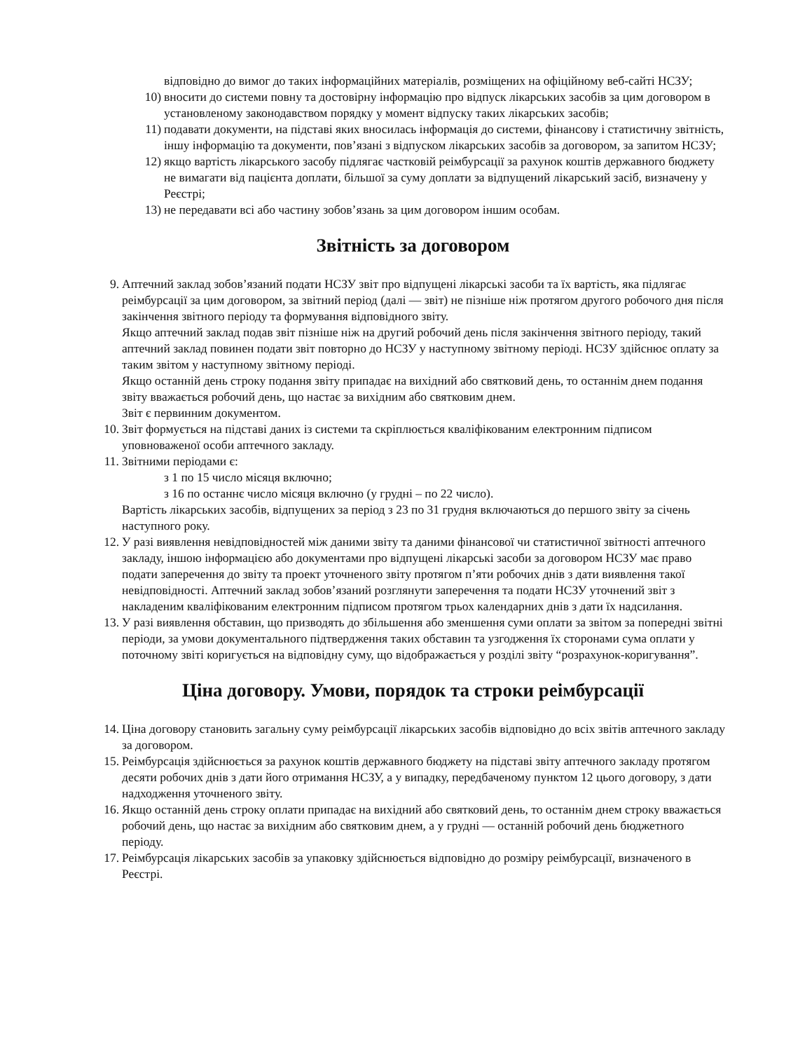відповідно до вимог до таких інформаційних матеріалів, розміщених на офіційному веб-сайті НСЗУ;
10)
вносити до системи повну та достовірну інформацію про відпуск лікарських засобів за цим договором в установленому законодавством порядку у момент відпуску таких лікарських засобів;
11)
подавати документи, на підставі яких вносилась інформація до системи, фінансову і статистичну звітність, іншу інформацію та документи, пов’язані з відпуском лікарських засобів за договором, за запитом НСЗУ;
12)
якщо вартість лікарського засобу підлягає частковій реімбурсації за рахунок коштів державного бюджету не вимагати від пацієнта доплати, більшої за суму доплати за відпущений лікарський засіб, визначену у Реєстрі;
13)
не передавати всі або частину зобов’язань за цим договором іншим особам.
Звітність за договором
9. Аптечний заклад зобов’язаний подати НСЗУ звіт про відпущені лікарські засоби та їх вартість, яка підлягає реімбурсації за цим договором, за звітний період (далі — звіт) не пізніше ніж протягом другого робочого дня після закінчення звітного періоду та формування відповідного звіту.
Якщо аптечний заклад подав звіт пізніше ніж на другий робочий день після закінчення звітного періоду, такий аптечний заклад повинен подати звіт повторно до НСЗУ у наступному звітному періоді. НСЗУ здійснює оплату за таким звітом у наступному звітному періоді.
Якщо останній день строку подання звіту припадає на вихідний або святковий день, то останнім днем подання звіту вважається робочий день, що настає за вихідним або святковим днем.
Звіт є первинним документом.
10.
Звіт формується на підставі даних із системи та скріплюється кваліфікованим електронним підписом уповноваженої особи аптечного закладу.
11.
Звітними періодами є:
з 1 по 15 число місяця включно;
з 16 по останнє число місяця включно (у грудні – по 22 число).
Вартість лікарських засобів, відпущених за період з 23 по 31 грудня включаються до першого звіту за січень наступного року.
12.
У разі виявлення невідповідностей між даними звіту та даними фінансової чи статистичної звітності аптечного закладу, іншою інформацією або документами про відпущені лікарські засоби за договором НСЗУ має право подати заперечення до звіту та проект уточненого звіту протягом п’яти робочих днів з дати виявлення такої невідповідності. Аптечний заклад зобов’язаний розглянути заперечення та подати НСЗУ уточнений звіт з накладеним кваліфікованим електронним підписом протягом трьох календарних днів з дати їх надсилання.
13.
У разі виявлення обставин, що призводять до збільшення або зменшення суми оплати за звітом за попередні звітні періоди, за умови документального підтвердження таких обставин та узгодження їх сторонами сума оплати у поточному звіті коригується на відповідну суму, що відображається у розділі звіту “розрахунок-коригування”.
Ціна договору. Умови, порядок та строки реімбурсації
14.
Ціна договору становить загальну суму реімбурсації лікарських засобів відповідно до всіх звітів аптечного закладу за договором.
15.
Реімбурсація здійснюється за рахунок коштів державного бюджету на підставі звіту аптечного закладу протягом десяти робочих днів з дати його отримання НСЗУ, а у випадку, передбаченому пунктом 12 цього договору, з дати надходження уточненого звіту.
16.
Якщо останній день строку оплати припадає на вихідний або святковий день, то останнім днем строку вважається робочий день, що настає за вихідним або святковим днем, а у грудні — останній робочий день бюджетного періоду.
17.
Реімбурсація лікарських засобів за упаковку здійснюється відповідно до розміру реімбурсації, визначеного в Реєстрі.